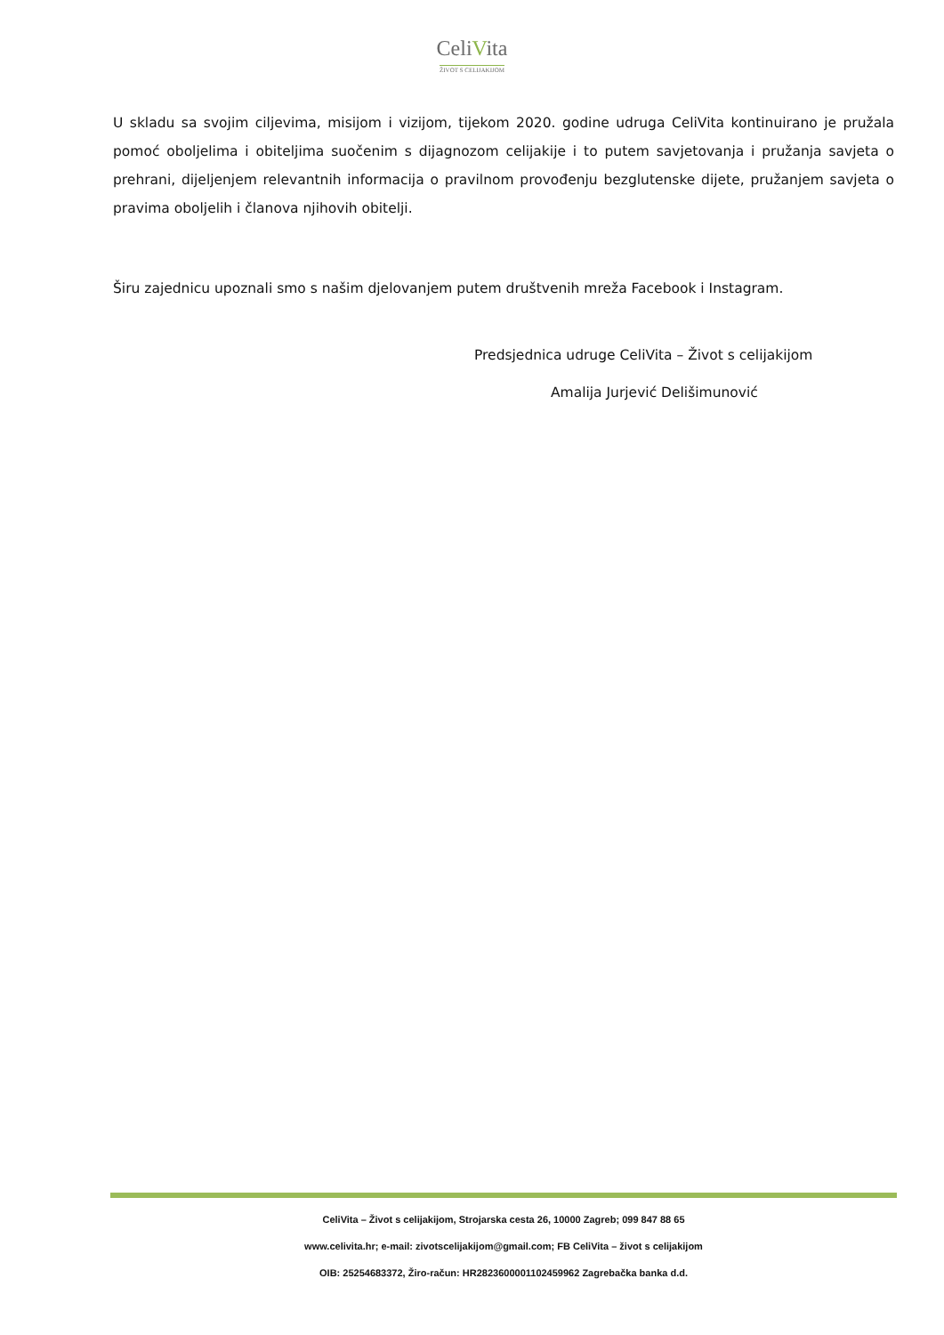CeliVita
ŽIVOT S CELIJAKIJOM
U skladu sa svojim ciljevima, misijom i vizijom, tijekom 2020. godine udruga CeliVita kontinuirano je pružala pomoć oboljelima i obiteljima suočenim s dijagnozom celijakije i to putem savjetovanja i pružanja savjeta o prehrani, dijeljenjem relevantnih informacija o pravilnom provođenju bezglutenske dijete, pružanjem savjeta o pravima oboljelih i članova njihovih obitelji.
Širu zajednicu upoznali smo s našim djelovanjem putem društvenih mreža Facebook i Instagram.
Predsjednica udruge CeliVita – Život s celijakijom
Amalija Jurjević Delišimunović
CeliVita – Život s celijakijom, Strojarska cesta 26, 10000 Zagreb; 099 847 88 65
www.celivita.hr; e-mail: zivotscelijakijom@gmail.com; FB CeliVita – život s celijakijom
OIB: 25254683372, Žiro-račun: HR2823600001102459962 Zagrebačka banka d.d.